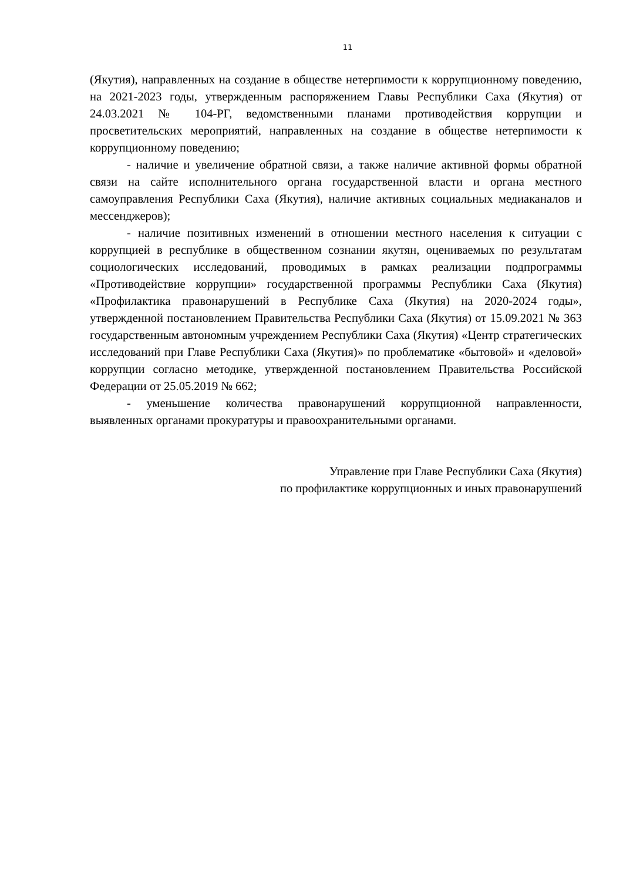11
(Якутия), направленных на создание в обществе нетерпимости к коррупционному поведению, на 2021-2023 годы, утвержденным распоряжением Главы Республики Саха (Якутия) от 24.03.2021 № 104-РГ, ведомственными планами противодействия коррупции и просветительских мероприятий, направленных на создание в обществе нетерпимости к коррупционному поведению;
- наличие и увеличение обратной связи, а также наличие активной формы обратной связи на сайте исполнительного органа государственной власти и органа местного самоуправления Республики Саха (Якутия), наличие активных социальных медиаканалов и мессенджеров);
- наличие позитивных изменений в отношении местного населения к ситуации с коррупцией в республике в общественном сознании якутян, оцениваемых по результатам социологических исследований, проводимых в рамках реализации подпрограммы «Противодействие коррупции» государственной программы Республики Саха (Якутия) «Профилактика правонарушений в Республике Саха (Якутия) на 2020-2024 годы», утвержденной постановлением Правительства Республики Саха (Якутия) от 15.09.2021 № 363 государственным автономным учреждением Республики Саха (Якутия) «Центр стратегических исследований при Главе Республики Саха (Якутия)» по проблематике «бытовой» и «деловой» коррупции согласно методике, утвержденной постановлением Правительства Российской Федерации от 25.05.2019 № 662;
- уменьшение количества правонарушений коррупционной направленности, выявленных органами прокуратуры и правоохранительными органами.
Управление при Главе Республики Саха (Якутия)
по профилактике коррупционных и иных правонарушений